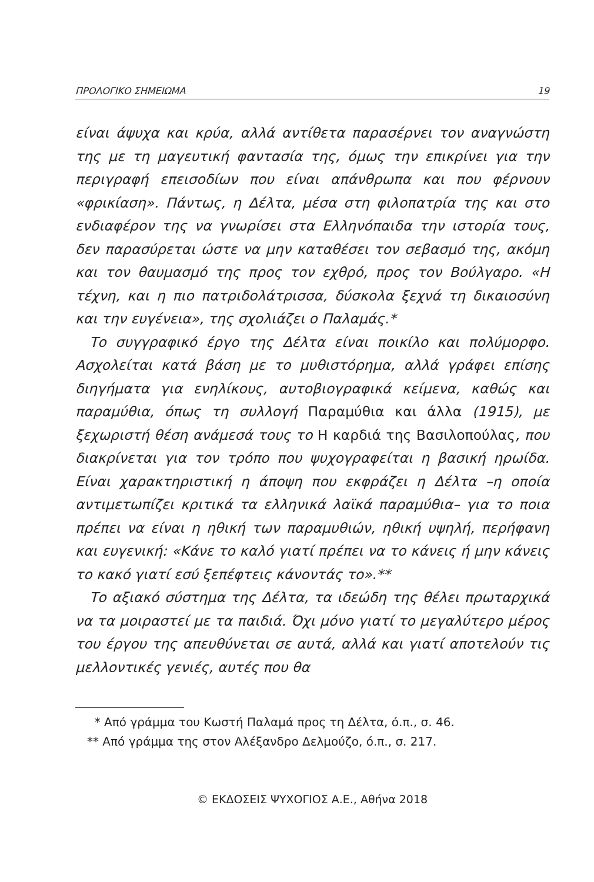ΠΡΟΛΟΓΙΚΟ ΣΗΜΕΙΩΜΑ 19
είναι άψυχα και κρύα, αλλά αντίθετα παρασέρνει τον αναγνώστη της με τη μαγευτική φαντασία της, όμως την επικρίνει για την περιγραφή επεισοδίων που είναι απάνθρωπα και που φέρνουν «φρικίαση». Πάντως, η Δέλτα, μέσα στη φιλοπατρία της και στο ενδιαφέρον της να γνωρίσει στα Ελληνόπαιδα την ιστορία τους, δεν παρασύρεται ώστε να μην καταθέσει τον σεβασμό της, ακόμη και τον θαυμασμό της προς τον εχθρό, προς τον Βούλγαρο. «Η τέχνη, και η πιο πατριδολάτρισσα, δύσκολα ξεχνά τη δικαιοσύνη και την ευγένεια», της σχολιάζει ο Παλαμάς.*
Το συγγραφικό έργο της Δέλτα είναι ποικίλο και πολύμορφο. Ασχολείται κατά βάση με το μυθιστόρημα, αλλά γράφει επίσης διηγήματα για ενηλίκους, αυτοβιογραφικά κείμενα, καθώς και παραμύθια, όπως τη συλλογή Παραμύθια και άλλα (1915), με ξεχωριστή θέση ανάμεσά τους το Η καρδιά της Βασιλοπούλας, που διακρίνεται για τον τρόπο που ψυχογραφείται η βασική ηρωίδα. Είναι χαρακτηριστική η άποψη που εκφράζει η Δέλτα –η οποία αντιμετωπίζει κριτικά τα ελληνικά λαϊκά παραμύθια– για το ποια πρέπει να είναι η ηθική των παραμυθιών, ηθική υψηλή, περήφανη και ευγενική: «Κάνε το καλό γιατί πρέπει να το κάνεις ή μην κάνεις το κακό γιατί εσύ ξεπέφτεις κάνοντάς το».**
Το αξιακό σύστημα της Δέλτα, τα ιδεώδη της θέλει πρωταρχικά να τα μοιραστεί με τα παιδιά. Όχι μόνο γιατί το μεγαλύτερο μέρος του έργου της απευθύνεται σε αυτά, αλλά και γιατί αποτελούν τις μελλοντικές γενιές, αυτές που θα
* Από γράμμα του Κωστή Παλαμά προς τη Δέλτα, ό.π., σ. 46.
** Από γράμμα της στον Αλέξανδρο Δελμούζο, ό.π., σ. 217.
© ΕΚΔΟΣΕΙΣ ΨΥΧΟΓΙΟΣ Α.Ε., Αθήνα 2018